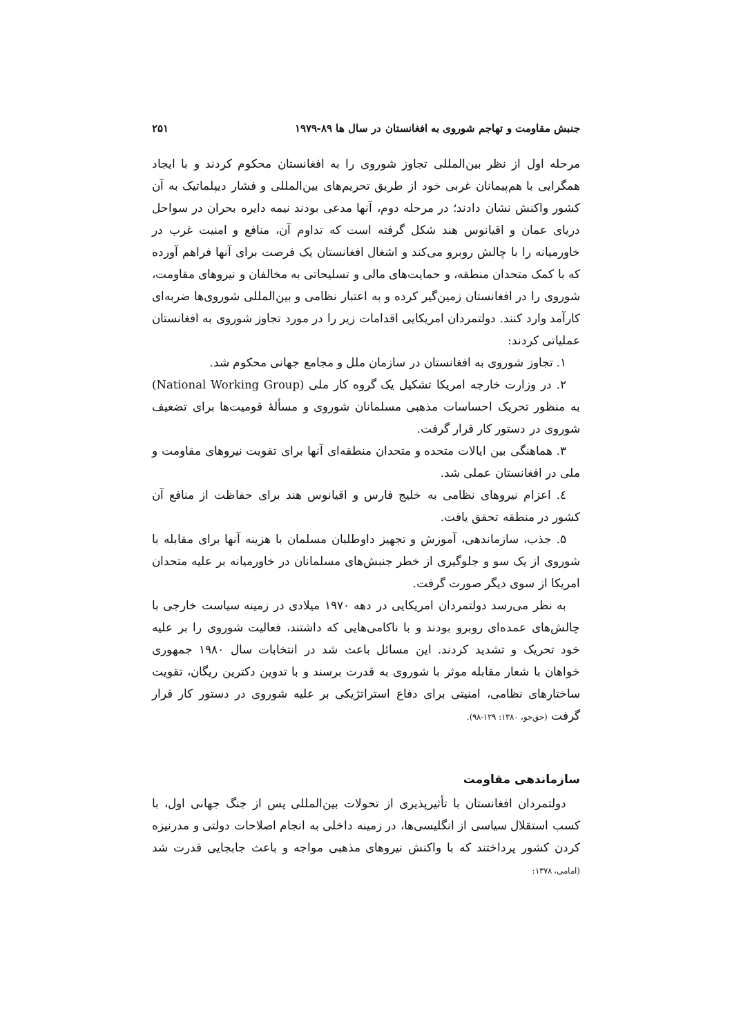جنبش مقاومت و تهاجم شوروی به افغانستان در سال ها ۸۹-۱۹۷۹ ۲۵۱
مرحله اول از نظر بین‌المللی تجاوز شوروی را به افغانستان محکوم کردند و با ایجاد همگرایی با هم‌پیمانان غربی خود از طریق تحریم‌های بین‌المللی و فشار دیپلماتیک به آن کشور واکنش نشان دادند؛ در مرحله دوم، آنها مدعی بودند نیمه دایره بحران در سواحل دریای عمان و اقیانوس هند شکل گرفته است که تداوم آن، منافع و امنیت غرب در خاورمیانه را با چالش روبرو می‌کند و اشغال افغانستان یک فرصت برای آنها فراهم آورده که با کمک متحدان منطقه، و حمایت‌های مالی و تسلیحاتی به مخالفان و نیروهای مقاومت، شوروی را در افغانستان زمین‌گیر کرده و به اعتبار نظامی و بین‌المللی شوروی‌ها ضربه‌ای کارآمد وارد کنند. دولتمردان امریکایی اقدامات زیر را در مورد تجاوز شوروی به افغانستان عملیاتی کردند:
۱. تجاوز شوروی به افغانستان در سازمان ملل و مجامع جهانی محکوم شد.
۲. در وزارت خارجه امریکا تشکیل یک گروه کار ملی (National Working Group) به منظور تحریک احساسات مذهبی مسلمانان شوروی و مسألهٔ قومیت‌ها برای تضعیف شوروی در دستور کار قرار گرفت.
۳. هماهنگی بین ایالات متحده و متحدان منطقه‌ای آنها برای تقویت نیروهای مقاومت و ملی در افغانستان عملی شد.
٤. اعزام نیروهای نظامی به خلیج فارس و اقیانوس هند برای حفاظت از منافع آن کشور در منطقه تحقق یافت.
۵. جذب، سازماندهی، آموزش و تجهیز داوطلبان مسلمان با هزینه آنها برای مقابله با شوروی از یک سو و جلوگیری از خطر جنبش‌های مسلمانان در خاورمیانه بر علیه متحدان امریکا از سوی دیگر صورت گرفت.
به نظر می‌رسد دولتمردان امریکایی در دهه ۱۹۷۰ میلادی در زمینه سیاست خارجی با چالش‌های عمده‌ای روبرو بودند و با ناکامی‌هایی که داشتند، فعالیت شوروی را بر علیه خود تحریک و تشدید کردند. این مسائل باعث شد در انتخابات سال ۱۹۸۰ جمهوری خواهان با شعار مقابله موثر با شوروی به قدرت برسند و با تدوین دکترین ریگان، تقویت ساختارهای نظامی، امنیتی برای دفاع استراتژیکی بر علیه شوروی در دستور کار قرار گرفت (حق‌جو، ۱۳۸۰: ۱۲۹-۹۸).
سازماندهی مقاومت
دولتمردان افغانستان با تأثیرپذیری از تحولات بین‌المللی پس از جنگ جهانی اول، با کسب استقلال سیاسی از انگلیسی‌ها، در زمینه داخلی به انجام اصلاحات دولتی و مدرنیزه کردن کشور پرداختند که با واکنش نیروهای مذهبی مواجه و باعث جابجایی قدرت شد (امامی، ۱۳۷۸: